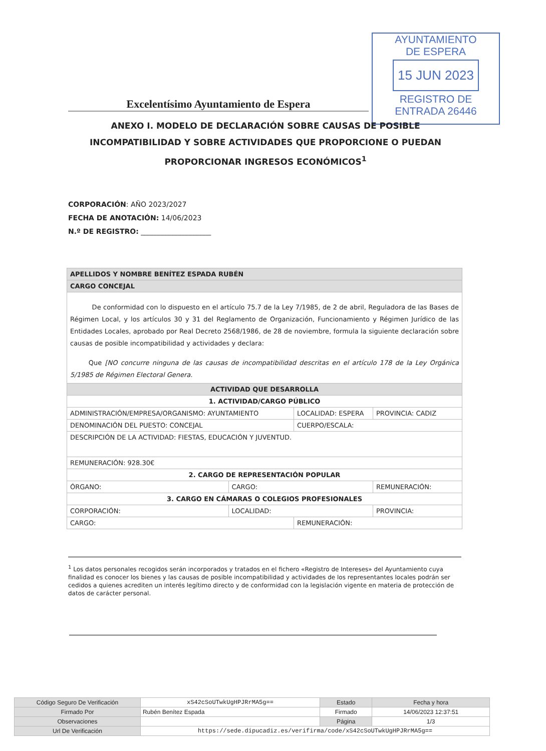AYUNTAMIENTO
DE ESPERA
15 JUN 2023
REGISTRO DE
ENTRADA 26446
Excelentísimo Ayuntamiento de Espera
ANEXO I. MODELO DE DECLARACIÓN SOBRE CAUSAS DE POSIBLE INCOMPATIBILIDAD Y SOBRE ACTIVIDADES QUE PROPORCIONE O PUEDAN PROPORCIONAR INGRESOS ECONÓMICOS<sup>1</sup>
CORPORACIÓN: AÑO 2023/2027
FECHA DE ANOTACIÓN: 14/06/2023
N.º DE REGISTRO: ____________________
| APELLIDOS Y NOMBRE BENÍTEZ ESPADA RUBÉN | | | | |
| CARGO CONCEJAL | | | | |
| De conformidad con lo dispuesto en el artículo 75.7 de la Ley 7/1985, de 2 de abril, Reguladora de las Bases de Régimen Local, y los artículos 30 y 31 del Reglamento de Organización, Funcionamiento y Régimen Jurídico de las Entidades Locales, aprobado por Real Decreto 2568/1986, de 28 de noviembre, formula la siguiente declaración sobre causas de posible incompatibilidad y actividades y declara: Que [NO concurre ninguna de las causas de incompatibilidad descritas en el artículo 178 de la Ley Orgánica 5/1985 de Régimen Electoral Genera. | | | | |
| ACTIVIDAD QUE DESARROLLA | | | | |
| 1. ACTIVIDAD/CARGO PÚBLICO | | | | |
| ADMINISTRACIÓN/EMPRESA/ORGANISMO: AYUNTAMIENTO | | LOCALIDAD: ESPERA | | PROVINCIA: CADIZ |
| DENOMINACIÓN DEL PUESTO: CONCEJAL | | CUERPO/ESCALA: | | |
| DESCRIPCIÓN DE LA ACTIVIDAD: FIESTAS, EDUCACIÓN Y JUVENTUD. | | | | |
| REMUNERACIÓN: 928.30€ | | | | |
| 2. CARGO DE REPRESENTACIÓN POPULAR | | | | |
| ÓRGANO: | CARGO: | | REMUNERACIÓN: | |
| 3. CARGO EN CÁMARAS O COLEGIOS PROFESIONALES | | | | |
| CORPORACIÓN: | LOCALIDAD: | | PROVINCIA: | |
| CARGO: | | REMUNERACIÓN: | | |
<sup>1</sup> Los datos personales recogidos serán incorporados y tratados en el fichero «Registro de Intereses» del Ayuntamiento cuya finalidad es conocer los bienes y las causas de posible incompatibilidad y actividades de los representantes locales podrán ser cedidos a quienes acrediten un interés legítimo directo y de conformidad con la legislación vigente en materia de protección de datos de carácter personal.
| Código Seguro De Verificación | xS42cSoUTwkUgHPJRrMA5g== | Estado | Fecha y hora |
| Firmado Por | Rubén Benítez Espada | Firmado | 14/06/2023 12:37:51 |
| Observaciones | | Página | 1/3 |
| Url De Verificación | https://sede.dipucadiz.es/verifirma/code/xS42cSoUTwkUgHPJRrMA5g== | | |